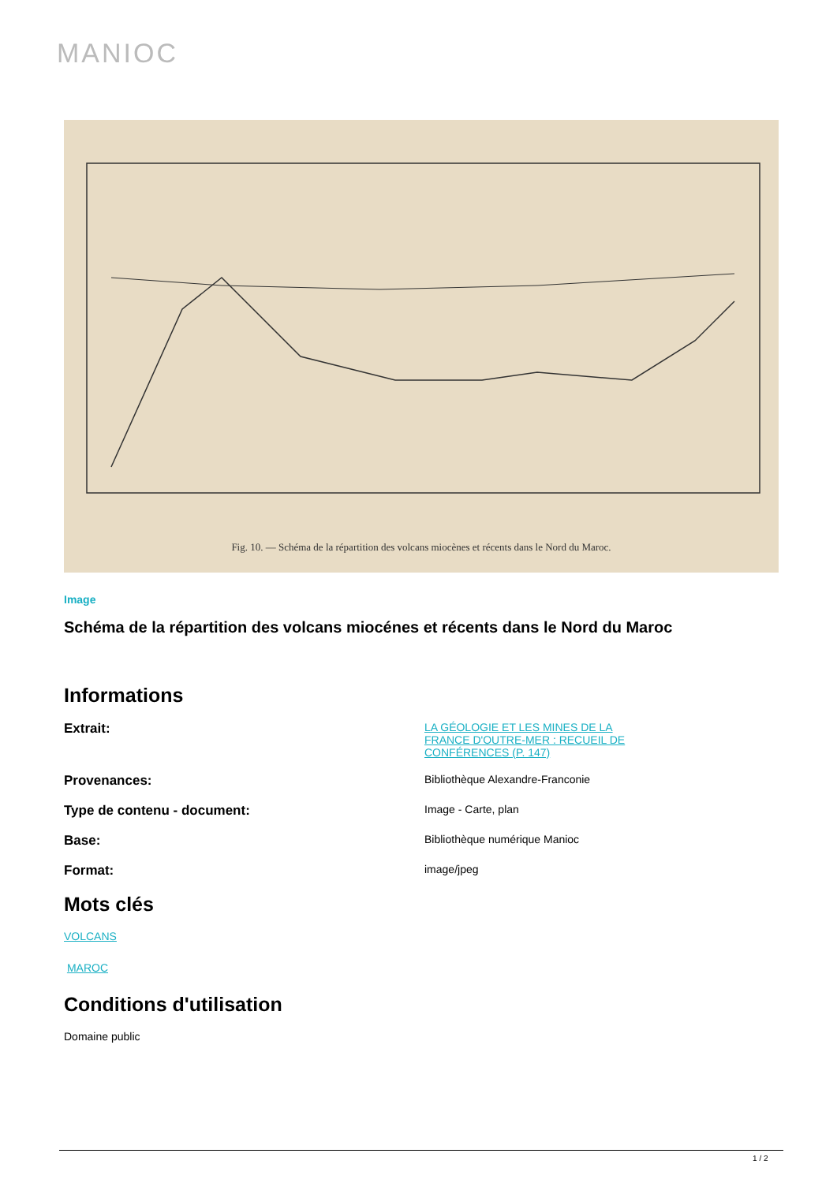MANIOC
Fig. 10. — Schéma de la répartition des volcans miocènes et récents dans le Nord du Maroc.
Image
Schéma de la répartition des volcans miocénes et récents dans le Nord du Maroc
Informations
Extrait:
LA GÉOLOGIE ET LES MINES DE LA FRANCE D'OUTRE-MER : RECUEIL DE CONFÉRENCES (P. 147)
Provenances:
Bibliothèque Alexandre-Franconie
Type de contenu - document:
Image - Carte, plan
Base:
Bibliothèque numérique Manioc
Format:
image/jpeg
Mots clés
VOLCANS
MAROC
Conditions d'utilisation
Domaine public
1 / 2